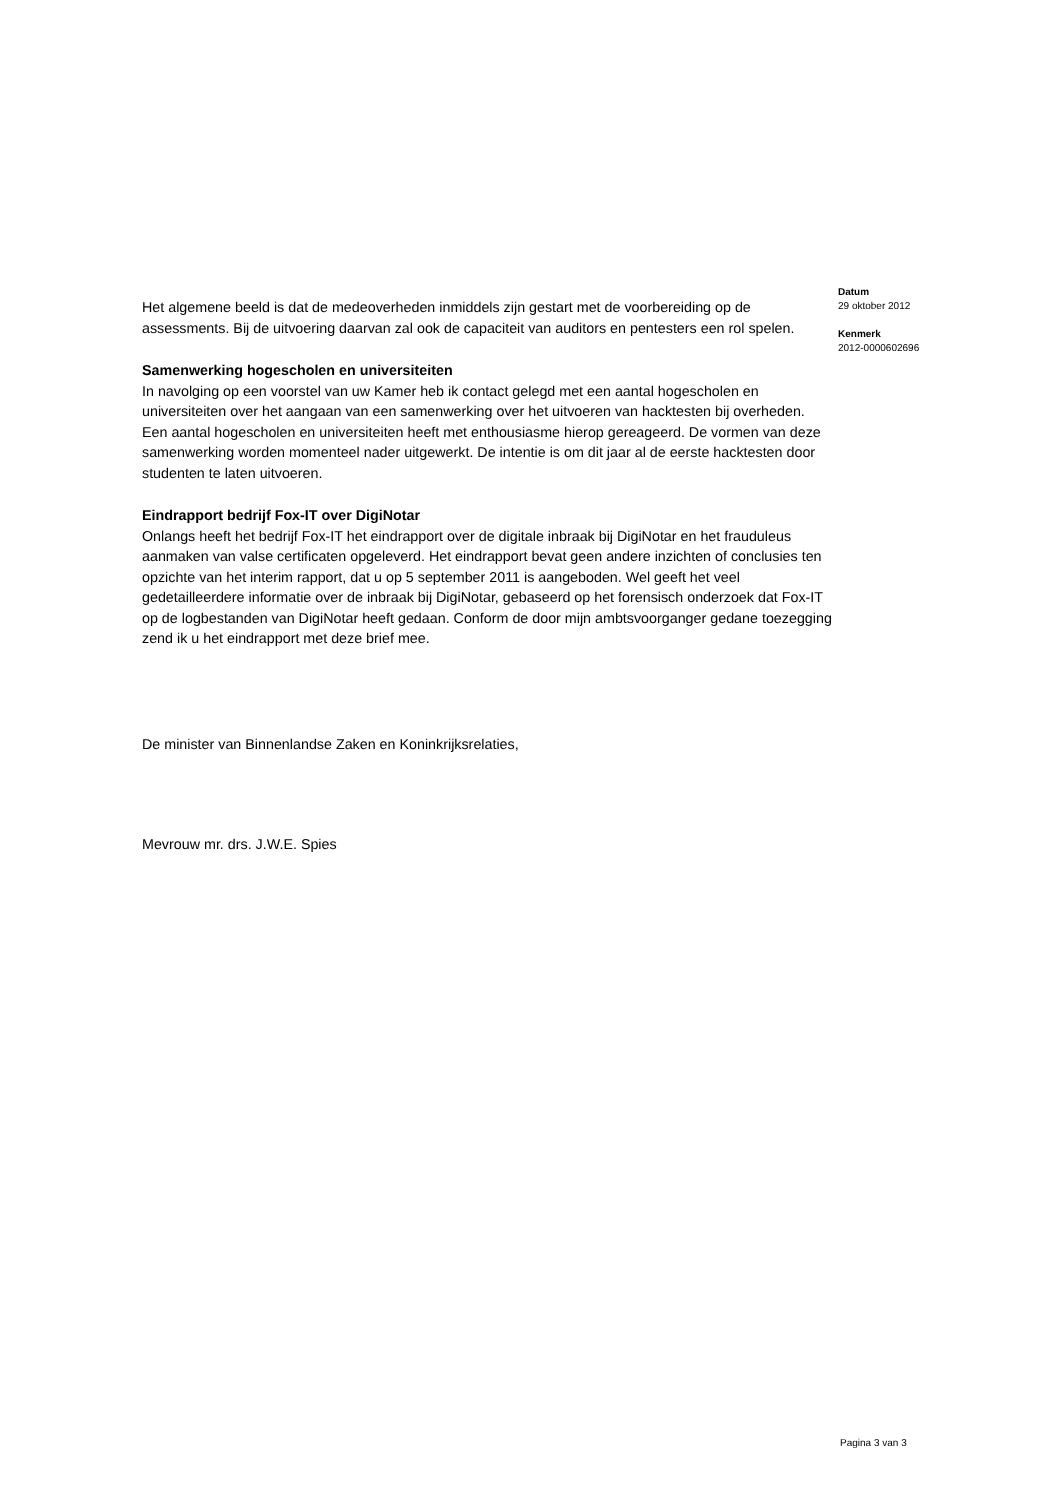Het algemene beeld is dat de medeoverheden inmiddels zijn gestart met de voorbereiding op de assessments. Bij de uitvoering daarvan zal ook de capaciteit van auditors en pentesters een rol spelen.
Samenwerking hogescholen en universiteiten
In navolging op een voorstel van uw Kamer heb ik contact gelegd met een aantal hogescholen en universiteiten over het aangaan van een samenwerking over het uitvoeren van hacktesten bij overheden. Een aantal hogescholen en universiteiten heeft met enthousiasme hierop gereageerd. De vormen van deze samenwerking worden momenteel nader uitgewerkt. De intentie is om dit jaar al de eerste hacktesten door studenten te laten uitvoeren.
Eindrapport bedrijf Fox-IT over DigiNotar
Onlangs heeft het bedrijf Fox-IT het eindrapport over de digitale inbraak bij DigiNotar en het frauduleus aanmaken van valse certificaten opgeleverd. Het eindrapport bevat geen andere inzichten of conclusies ten opzichte van het interim rapport, dat u op 5 september 2011 is aangeboden. Wel geeft het veel gedetailleerdere informatie over de inbraak bij DigiNotar, gebaseerd op het forensisch onderzoek dat Fox-IT op de logbestanden van DigiNotar heeft gedaan. Conform de door mijn ambtsvoorganger gedane toezegging zend ik u het eindrapport met deze brief mee.
De minister van Binnenlandse Zaken en Koninkrijksrelaties,
Mevrouw mr. drs. J.W.E. Spies
Datum
29 oktober 2012
Kenmerk
2012-0000602696
Pagina 3 van 3